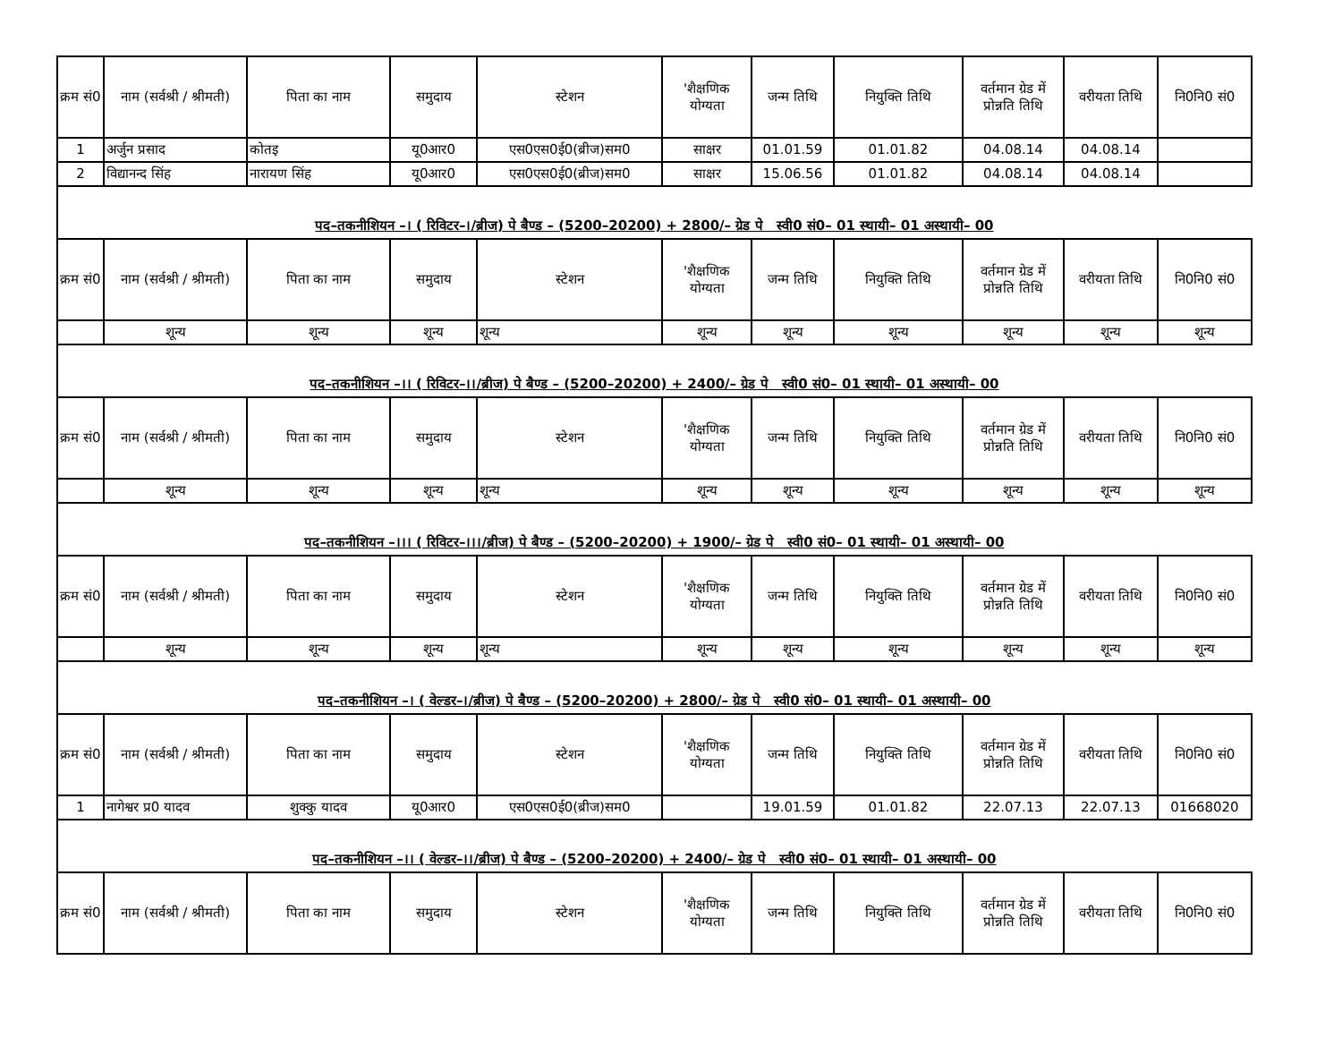| क्रम सं0 | नाम (सर्वश्री / श्रीमती) | पिता का नाम | समुदाय | स्टेशन | 'शैक्षणिक योग्यता | जन्म तिथि | नियुक्ति तिथि | वर्तमान ग्रेड में प्रोन्नति तिथि | वरीयता तिथि | नि0नि0 सं0 |
| --- | --- | --- | --- | --- | --- | --- | --- | --- | --- | --- |
| 1 | अर्जुन प्रसाद | कोतइ | यू0आर0 | एस0एस0ई0(ब्रीज)सम0 | साक्षर | 01.01.59 | 01.01.82 | 04.08.14 | 04.08.14 | |
| 2 | विद्यानन्द सिंह | नारायण सिंह | यू0आर0 | एस0एस0ई0(ब्रीज)सम0 | साक्षर | 15.06.56 | 01.01.82 | 04.08.14 | 04.08.14 | |
पद–तकनीशियन –। ( रिविटर–।/ब्रीज) पे बैण्ड – (5200–20200) + 2800/– ग्रेड पे स्वी0 सं0– 01 स्थायी– 01 अस्थायी– 00
| क्रम सं0 | नाम (सर्वश्री / श्रीमती) | पिता का नाम | समुदाय | स्टेशन | 'शैक्षणिक योग्यता | जन्म तिथि | नियुक्ति तिथि | वर्तमान ग्रेड में प्रोन्नति तिथि | वरीयता तिथि | नि0नि0 सं0 |
| --- | --- | --- | --- | --- | --- | --- | --- | --- | --- | --- |
| | शून्य | शून्य | शून्य | शून्य | शून्य | शून्य | शून्य | शून्य | शून्य | शून्य |
पद–तकनीशियन –।। ( रिविटर–।।/ब्रीज) पे बैण्ड – (5200–20200) + 2400/– ग्रेड पे स्वी0 सं0– 01 स्थायी– 01 अस्थायी– 00
| क्रम सं0 | नाम (सर्वश्री / श्रीमती) | पिता का नाम | समुदाय | स्टेशन | 'शैक्षणिक योग्यता | जन्म तिथि | नियुक्ति तिथि | वर्तमान ग्रेड में प्रोन्नति तिथि | वरीयता तिथि | नि0नि0 सं0 |
| --- | --- | --- | --- | --- | --- | --- | --- | --- | --- | --- |
| | शून्य | शून्य | शून्य | शून्य | शून्य | शून्य | शून्य | शून्य | शून्य | शून्य |
पद–तकनीशियन –।।। ( रिविटर–।।।/ब्रीज) पे बैण्ड – (5200–20200) + 1900/– ग्रेड पे स्वी0 सं0– 01 स्थायी– 01 अस्थायी– 00
| क्रम सं0 | नाम (सर्वश्री / श्रीमती) | पिता का नाम | समुदाय | स्टेशन | 'शैक्षणिक योग्यता | जन्म तिथि | नियुक्ति तिथि | वर्तमान ग्रेड में प्रोन्नति तिथि | वरीयता तिथि | नि0नि0 सं0 |
| --- | --- | --- | --- | --- | --- | --- | --- | --- | --- | --- |
| | शून्य | शून्य | शून्य | शून्य | शून्य | शून्य | शून्य | शून्य | शून्य | शून्य |
पद–तकनीशियन –। ( वेल्डर–।/ब्रीज) पे बैण्ड – (5200–20200) + 2800/– ग्रेड पे स्वी0 सं0– 01 स्थायी– 01 अस्थायी– 00
| क्रम सं0 | नाम (सर्वश्री / श्रीमती) | पिता का नाम | समुदाय | स्टेशन | 'शैक्षणिक योग्यता | जन्म तिथि | नियुक्ति तिथि | वर्तमान ग्रेड में प्रोन्नति तिथि | वरीयता तिथि | नि0नि0 सं0 |
| --- | --- | --- | --- | --- | --- | --- | --- | --- | --- | --- |
| 1 | नागेश्वर प्र0 यादव | शुक्कु यादव | यू0आर0 | एस0एस0ई0(ब्रीज)सम0 | | 19.01.59 | 01.01.82 | 22.07.13 | 22.07.13 | 01668020 |
पद–तकनीशियन –।। ( वेल्डर–।।/ब्रीज) पे बैण्ड – (5200–20200) + 2400/– ग्रेड पे स्वी0 सं0– 01 स्थायी– 01 अस्थायी– 00
| क्रम सं0 | नाम (सर्वश्री / श्रीमती) | पिता का नाम | समुदाय | स्टेशन | 'शैक्षणिक योग्यता | जन्म तिथि | नियुक्ति तिथि | वर्तमान ग्रेड में प्रोन्नति तिथि | वरीयता तिथि | नि0नि0 सं0 |
| --- | --- | --- | --- | --- | --- | --- | --- | --- | --- | --- |